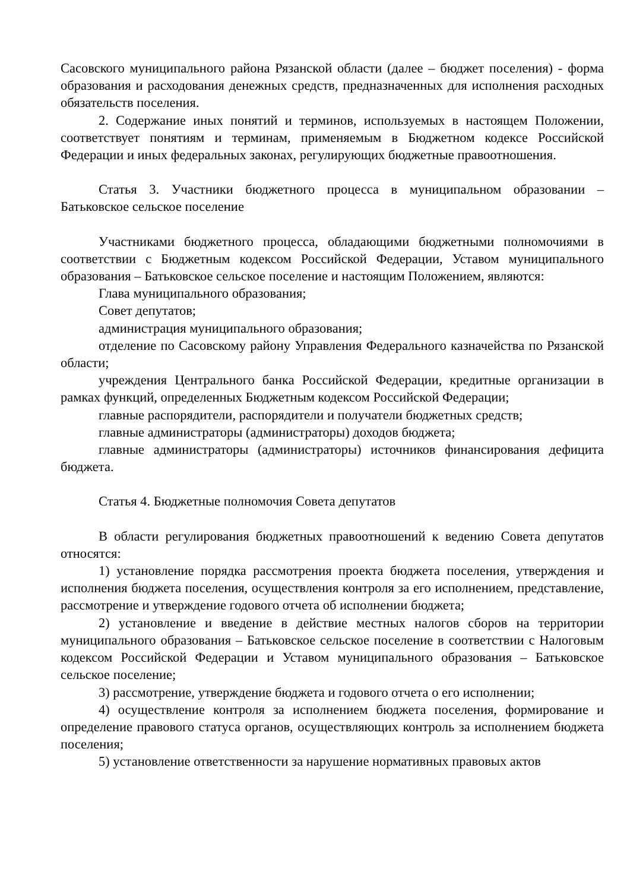Сасовского муниципального района Рязанской области (далее – бюджет поселения) - форма образования и расходования денежных средств, предназначенных для исполнения расходных обязательств поселения.
2. Содержание иных понятий и терминов, используемых в настоящем Положении, соответствует понятиям и терминам, применяемым в Бюджетном кодексе Российской Федерации и иных федеральных законах, регулирующих бюджетные правоотношения.
Статья 3. Участники бюджетного процесса в муниципальном образовании – Батьковское сельское поселение
Участниками бюджетного процесса, обладающими бюджетными полномочиями в соответствии с Бюджетным кодексом Российской Федерации, Уставом муниципального образования – Батьковское сельское поселение и настоящим Положением, являются:
Глава муниципального образования;
Совет депутатов;
администрация муниципального образования;
отделение по Сасовскому району Управления Федерального казначейства по Рязанской области;
учреждения Центрального банка Российской Федерации, кредитные организации в рамках функций, определенных Бюджетным кодексом Российской Федерации;
главные распорядители, распорядители и получатели бюджетных средств;
главные администраторы (администраторы) доходов бюджета;
главные администраторы (администраторы) источников финансирования дефицита бюджета.
Статья 4. Бюджетные полномочия Совета депутатов
В области регулирования бюджетных правоотношений к ведению Совета депутатов относятся:
1) установление порядка рассмотрения проекта бюджета поселения, утверждения и исполнения бюджета поселения, осуществления контроля за его исполнением, представление, рассмотрение и утверждение годового отчета об исполнении бюджета;
2) установление и введение в действие местных налогов сборов на территории муниципального образования – Батьковское сельское поселение в соответствии с Налоговым кодексом Российской Федерации и Уставом муниципального образования – Батьковское сельское поселение;
3) рассмотрение, утверждение бюджета и годового отчета о его исполнении;
4) осуществление контроля за исполнением бюджета поселения, формирование и определение правового статуса органов, осуществляющих контроль за исполнением бюджета поселения;
5) установление ответственности за нарушение нормативных правовых актов